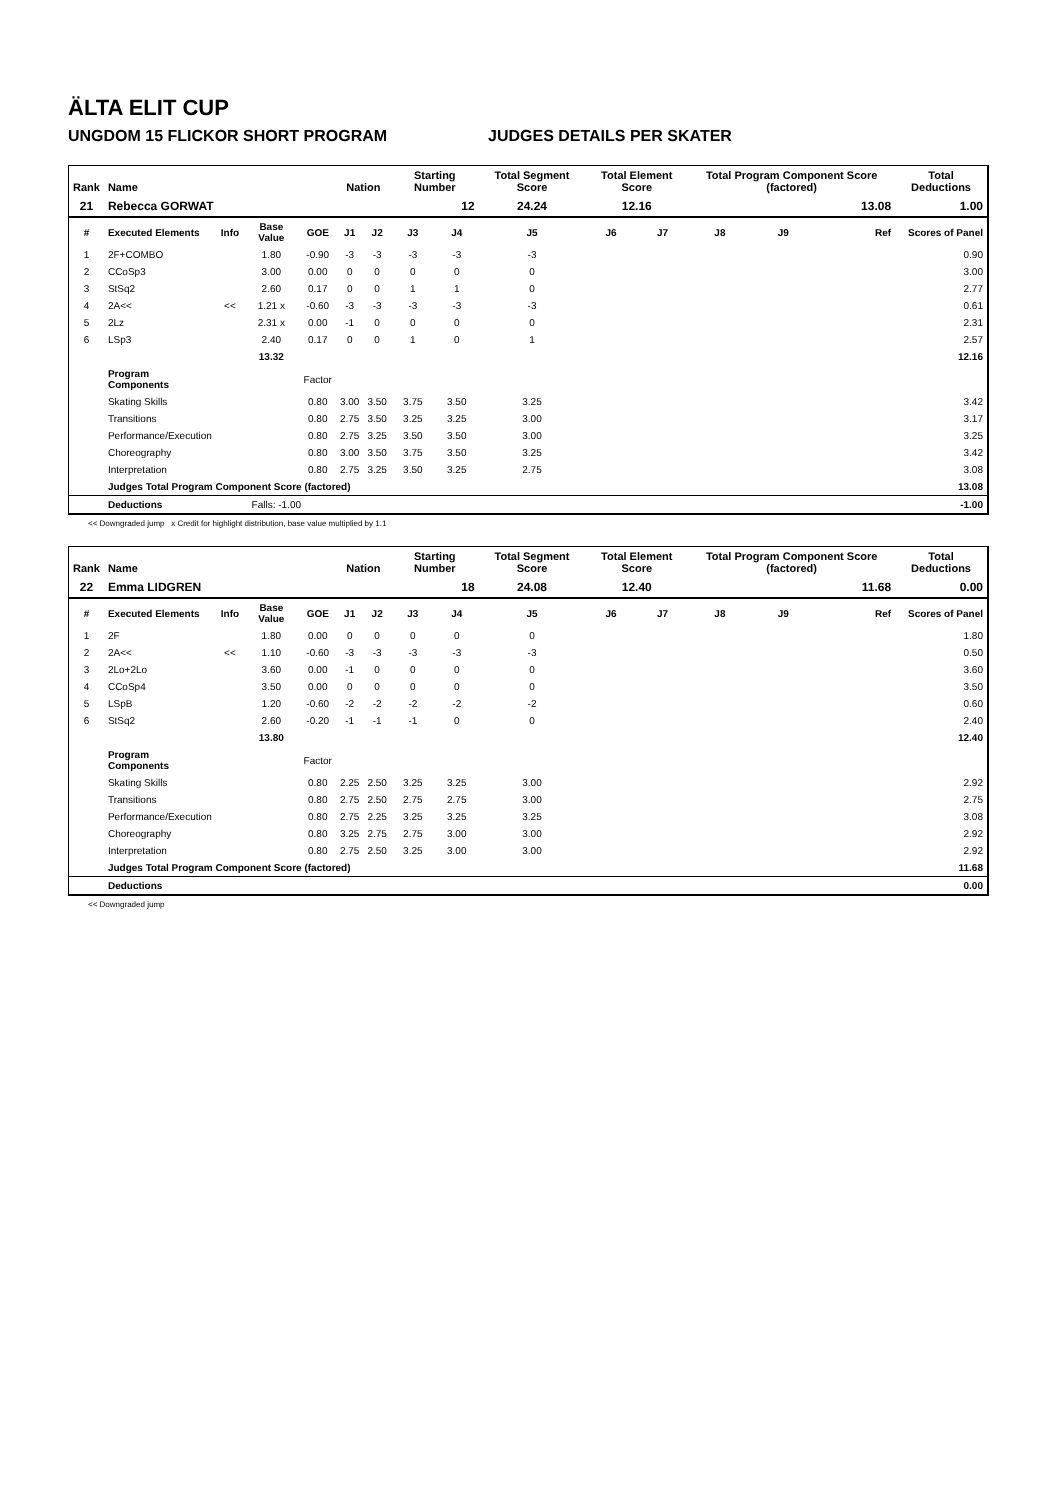ÄLTA ELIT CUP
UNGDOM 15 FLICKOR SHORT PROGRAM JUDGES DETAILS PER SKATER
| Rank | Name | | | | Nation | | Starting Number | | Total Segment Score | Total Element Score | | Total Program Component Score (factored) | | | Total Deductions |
| --- | --- | --- | --- | --- | --- | --- | --- | --- | --- | --- | --- | --- | --- | --- | --- |
| 21 | Rebecca GORWAT | | | | | | 12 | | 24.24 | 12.16 | | 13.08 | | | 1.00 |
| # | Executed Elements | Info | Base Value | GOE | J1 | J2 | J3 | J4 | J5 | J6 | J7 | J8 | J9 | Ref | Scores of Panel |
| 1 | 2F+COMBO | | 1.80 | -0.90 | -3 | -3 | -3 | -3 | -3 | | | | | | 0.90 |
| 2 | CCoSp3 | | 3.00 | 0.00 | 0 | 0 | 0 | 0 | 0 | | | | | | 3.00 |
| 3 | StSq2 | | 2.60 | 0.17 | 0 | 0 | 1 | 1 | 0 | | | | | | 2.77 |
| 4 | 2A<< | << | 1.21 x | -0.60 | -3 | -3 | -3 | -3 | -3 | | | | | | 0.61 |
| 5 | 2Lz | | 2.31 x | 0.00 | -1 | 0 | 0 | 0 | 0 | | | | | | 2.31 |
| 6 | LSp3 | | 2.40 | 0.17 | 0 | 0 | 1 | 0 | 1 | | | | | | 2.57 |
| | | | 13.32 | | | | | | | | | | | | 12.16 |
| | Program Components | | | Factor | | | | | | | | | | | |
| | Skating Skills | | | 0.80 | 3.00 | 3.50 | 3.75 | 3.50 | 3.25 | | | | | | 3.42 |
| | Transitions | | | 0.80 | 2.75 | 3.50 | 3.25 | 3.25 | 3.00 | | | | | | 3.17 |
| | Performance/Execution | | | 0.80 | 2.75 | 3.25 | 3.50 | 3.50 | 3.00 | | | | | | 3.25 |
| | Choreography | | | 0.80 | 3.00 | 3.50 | 3.75 | 3.50 | 3.25 | | | | | | 3.42 |
| | Interpretation | | | 0.80 | 2.75 | 3.25 | 3.50 | 3.25 | 2.75 | | | | | | 3.08 |
| | Judges Total Program Component Score (factored) | | | | | | | | | | | | | | 13.08 |
| | Deductions | Falls: -1.00 | | | | | | | | | | | | | -1.00 |
<< Downgraded jump x Credit for highlight distribution, base value multiplied by 1.1
| Rank | Name | | | | Nation | | Starting Number | | Total Segment Score | Total Element Score | | Total Program Component Score (factored) | | | Total Deductions |
| --- | --- | --- | --- | --- | --- | --- | --- | --- | --- | --- | --- | --- | --- | --- | --- |
| 22 | Emma LIDGREN | | | | | | 18 | | 24.08 | 12.40 | | 11.68 | | | 0.00 |
| # | Executed Elements | Info | Base Value | GOE | J1 | J2 | J3 | J4 | J5 | J6 | J7 | J8 | J9 | Ref | Scores of Panel |
| 1 | 2F | | 1.80 | 0.00 | 0 | 0 | 0 | 0 | 0 | | | | | | 1.80 |
| 2 | 2A<< | << | 1.10 | -0.60 | -3 | -3 | -3 | -3 | -3 | | | | | | 0.50 |
| 3 | 2Lo+2Lo | | 3.60 | 0.00 | -1 | 0 | 0 | 0 | 0 | | | | | | 3.60 |
| 4 | CCoSp4 | | 3.50 | 0.00 | 0 | 0 | 0 | 0 | 0 | | | | | | 3.50 |
| 5 | LSpB | | 1.20 | -0.60 | -2 | -2 | -2 | -2 | -2 | | | | | | 0.60 |
| 6 | StSq2 | | 2.60 | -0.20 | -1 | -1 | -1 | 0 | 0 | | | | | | 2.40 |
| | | | 13.80 | | | | | | | | | | | | 12.40 |
| | Program Components | | | Factor | | | | | | | | | | | |
| | Skating Skills | | | 0.80 | 2.25 | 2.50 | 3.25 | 3.25 | 3.00 | | | | | | 2.92 |
| | Transitions | | | 0.80 | 2.75 | 2.50 | 2.75 | 2.75 | 3.00 | | | | | | 2.75 |
| | Performance/Execution | | | 0.80 | 2.75 | 2.25 | 3.25 | 3.25 | 3.25 | | | | | | 3.08 |
| | Choreography | | | 0.80 | 3.25 | 2.75 | 2.75 | 3.00 | 3.00 | | | | | | 2.92 |
| | Interpretation | | | 0.80 | 2.75 | 2.50 | 3.25 | 3.00 | 3.00 | | | | | | 2.92 |
| | Judges Total Program Component Score (factored) | | | | | | | | | | | | | | 11.68 |
| | Deductions | | | | | | | | | | | | | | 0.00 |
<< Downgraded jump